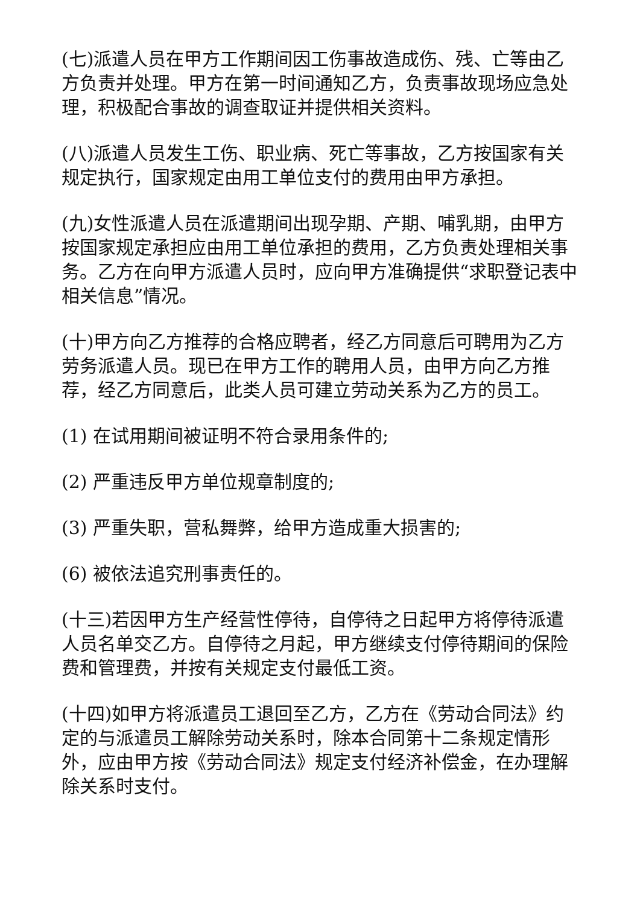(七)派遣人员在甲方工作期间因工伤事故造成伤、残、亡等由乙方负责并处理。甲方在第一时间通知乙方，负责事故现场应急处理，积极配合事故的调查取证并提供相关资料。
(八)派遣人员发生工伤、职业病、死亡等事故，乙方按国家有关规定执行，国家规定由用工单位支付的费用由甲方承担。
(九)女性派遣人员在派遣期间出现孕期、产期、哺乳期，由甲方按国家规定承担应由用工单位承担的费用，乙方负责处理相关事务。乙方在向甲方派遣人员时，应向甲方准确提供“求职登记表中相关信息”情况。
(十)甲方向乙方推荐的合格应聘者，经乙方同意后可聘用为乙方劳务派遣人员。现已在甲方工作的聘用人员，由甲方向乙方推荐，经乙方同意后，此类人员可建立劳动关系为乙方的员工。
(1) 在试用期间被证明不符合录用条件的;
(2) 严重违反甲方单位规章制度的;
(3) 严重失职，营私舞弊，给甲方造成重大损害的;
(6) 被依法追究刑事责任的。
(十三)若因甲方生产经营性停待，自停待之日起甲方将停待派遣人员名单交乙方。自停待之月起，甲方继续支付停待期间的保险费和管理费，并按有关规定支付最低工资。
(十四)如甲方将派遣员工退回至乙方，乙方在《劳动合同法》约定的与派遣员工解除劳动关系时，除本合同第十二条规定情形外，应由甲方按《劳动合同法》规定支付经济补偿金，在办理解除关系时支付。